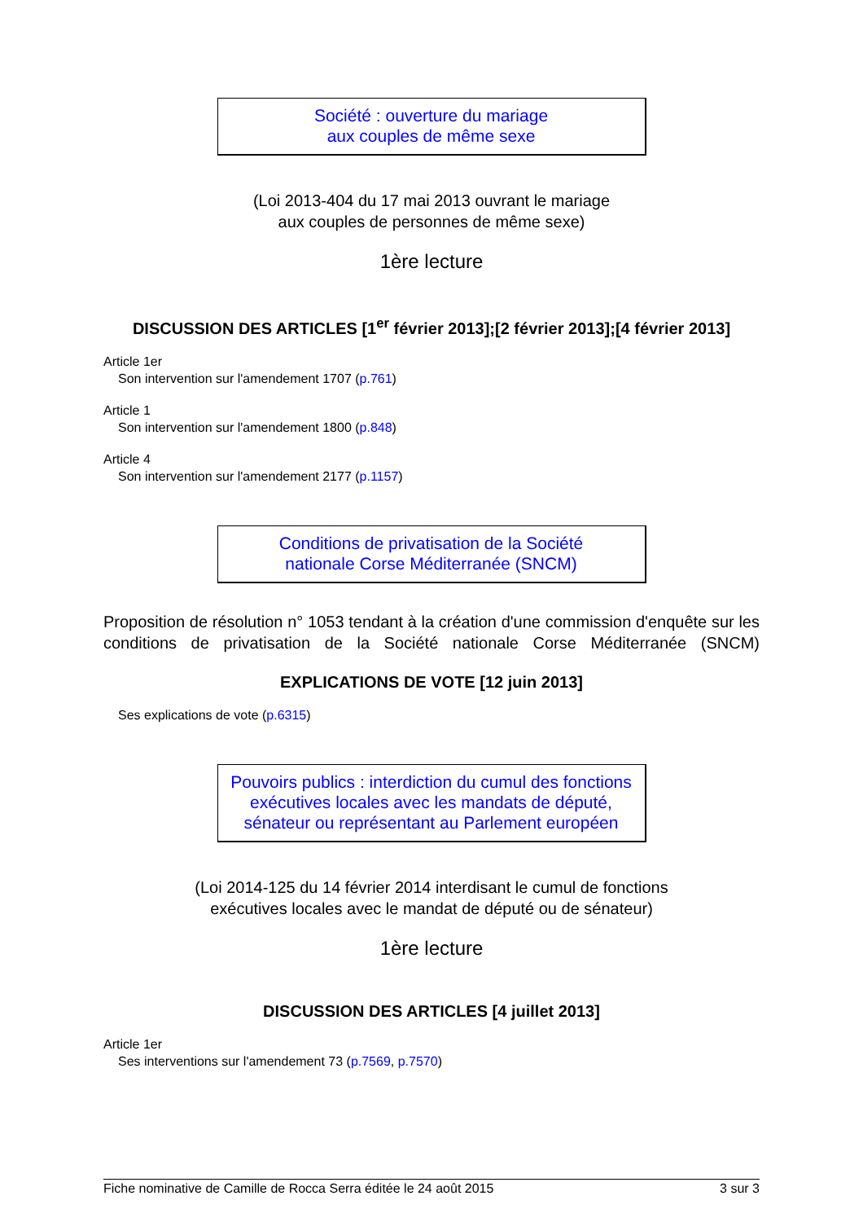Société : ouverture du mariage
aux couples de même sexe
(Loi 2013-404 du 17 mai 2013 ouvrant le mariage
aux couples de personnes de même sexe)
1ère lecture
DISCUSSION DES ARTICLES [1<sup>er</sup> février 2013];[2 février 2013];[4 février 2013]
Article 1er
Son intervention sur l'amendement 1707 (p.761)
Article 1
Son intervention sur l'amendement 1800 (p.848)
Article 4
Son intervention sur l'amendement 2177 (p.1157)
Conditions de privatisation de la Société
nationale Corse Méditerranée (SNCM)
Proposition de résolution n° 1053 tendant à la création d'une commission d'enquête sur les conditions de privatisation de la Société nationale Corse Méditerranée (SNCM)
EXPLICATIONS DE VOTE [12 juin 2013]
Ses explications de vote (p.6315)
Pouvoirs publics : interdiction du cumul des fonctions
exécutives locales avec les mandats de député,
sénateur ou représentant au Parlement européen
(Loi 2014-125 du 14 février 2014 interdisant le cumul de fonctions
exécutives locales avec le mandat de député ou de sénateur)
1ère lecture
DISCUSSION DES ARTICLES [4 juillet 2013]
Article 1er
Ses interventions sur l'amendement 73 (p.7569, p.7570)
Fiche nominative de Camille de Rocca Serra éditée le 24 août 2015 3 sur 3